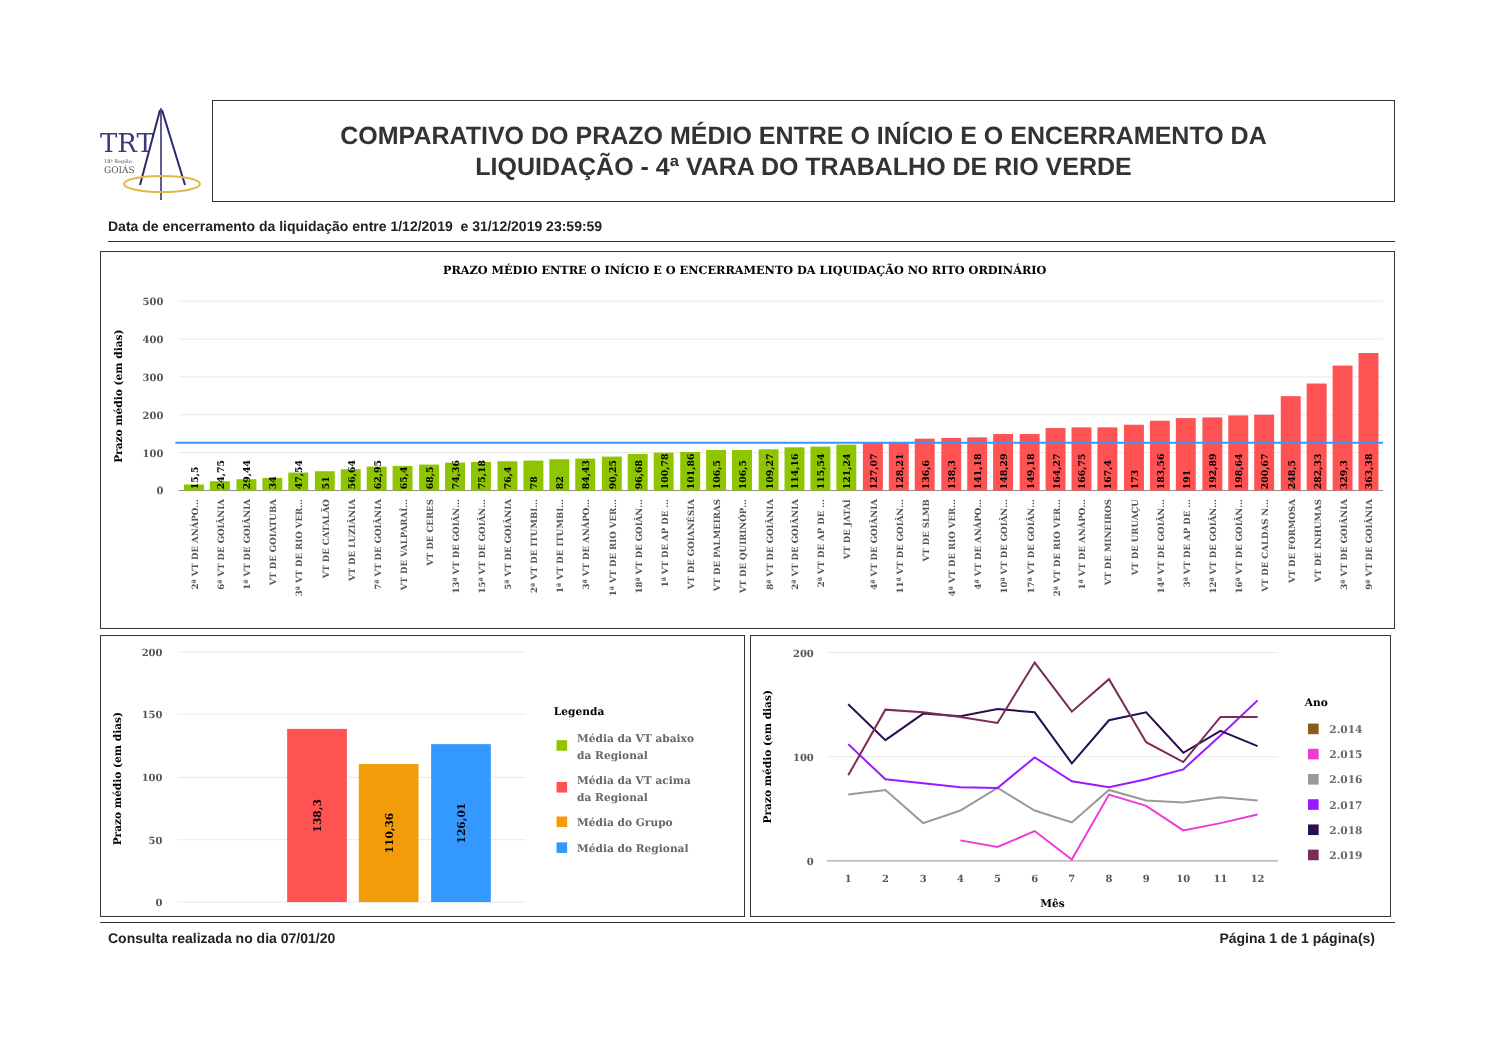TRT
18ª Região
GOIÁS
COMPARATIVO DO PRAZO MÉDIO ENTRE O INÍCIO E O ENCERRAMENTO DA
LIQUIDAÇÃO - 4ª VARA DO TRABALHO DE RIO VERDE
Data de encerramento da liquidação entre 1/12/2019 e 31/12/2019 23:59:59
PRAZO MÉDIO ENTRE O INÍCIO E O ENCERRAMENTO DA LIQUIDAÇÃO NO RITO ORDINÁRIO
Prazo médio (em dias)
500
400
300
200
100
0
15,5
24,75
29,44
34
47,54
51
56,64
62,95
65,4
68,5
74,36
75,18
76,4
78
82
84,43
90,25
96,68
100,78
101,86
106,5
106,5
109,27
114,16
115,54
121,24
127,07
128,21
136,6
138,3
141,18
148,29
149,18
164,27
166,75
167,4
173
183,56
191
192,89
198,64
200,67
248,5
282,33
329,3
363,38
2ª VT DE ANÁPO…
6ª VT DE GOIÂNIA
1ª VT DE GOIÂNIA
VT DE GOIATUBA
3ª VT DE RIO VER…
VT DE CATALÃO
VT DE LUZIÂNIA
7ª VT DE GOIÂNIA
VT DE VALPARAÍ…
VT DE CERES
13ª VT DE GOIÂN…
15ª VT DE GOIÂN…
5ª VT DE GOIÂNIA
2ª VT DE ITUMBI…
1ª VT DE ITUMBI…
3ª VT DE ANÁPO…
1ª VT DE RIO VER…
18ª VT DE GOIÂN…
1ª VT DE AP DE …
VT DE GOIANÉSIA
VT DE PALMEIRAS
VT DE QUIRINÓP…
8ª VT DE GOIÂNIA
2ª VT DE GOIÂNIA
2ª VT DE AP DE …
VT DE JATAÍ
4ª VT DE GOIÂNIA
11ª VT DE GOIÂN…
VT DE SLMB
4ª VT DE RIO VER…
4ª VT DE ANÁPO…
10ª VT DE GOIÂN…
17ª VT DE GOIÂN…
2ª VT DE RIO VER…
1ª VT DE ANÁPO…
VT DE MINEIROS
VT DE URUAÇU
14ª VT DE GOIÂN…
3ª VT DE AP DE …
12ª VT DE GOIÂN…
16ª VT DE GOIÂN…
VT DE CALDAS N…
VT DE FORMOSA
VT DE INHUMAS
3ª VT DE GOIÂNIA
9ª VT DE GOIÂNIA
Prazo médio (em dias)
200
150
100
50
0
138,3
110,36
126,01
Legenda
Média da VT abaixo
da Regional
Média da VT acima
da Regional
Média do Grupo
Média do Regional
Prazo médio (em dias)
200
100
0
1
2
3
4
5
6
7
8
9
10
11
12
Mês
Ano
2.014
2.015
2.016
2.017
2.018
2.019
Consulta realizada no dia 07/01/20 Página 1 de 1 página(s)